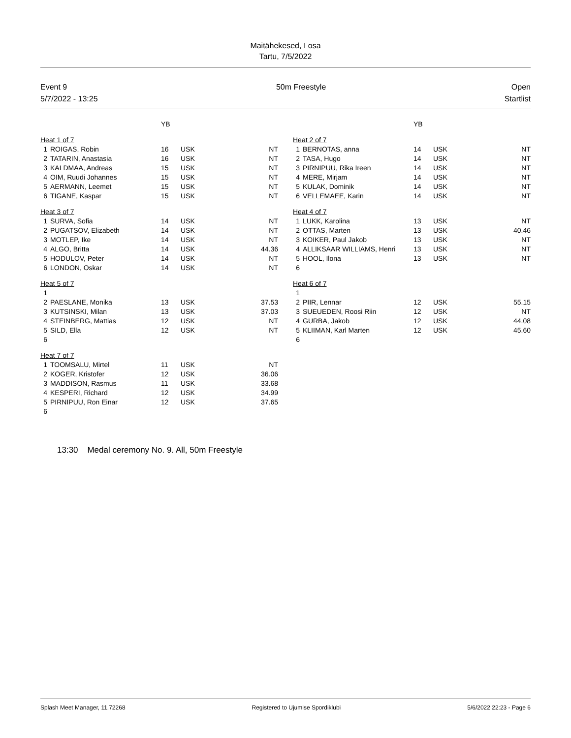Maitähekesed, I osa
Tartu, 7/5/2022
Event 9
5/7/2022 - 13:25
50m Freestyle Open
Startlist
| | | YB | | |
| Heat 1 of 7 | | | | |
| 1 | ROIGAS, Robin | 16 | USK | NT |
| 2 | TATARIN, Anastasia | 16 | USK | NT |
| 3 | KALDMAA, Andreas | 15 | USK | NT |
| 4 | OIM, Ruudi Johannes | 15 | USK | NT |
| 5 | AERMANN, Leemet | 15 | USK | NT |
| 6 | TIGANE, Kaspar | 15 | USK | NT |
| Heat 3 of 7 | | | | |
| 1 | SURVA, Sofia | 14 | USK | NT |
| 2 | PUGATSOV, Elizabeth | 14 | USK | NT |
| 3 | MOTLEP, Ike | 14 | USK | NT |
| 4 | ALGO, Britta | 14 | USK | 44.36 |
| 5 | HODULOV, Peter | 14 | USK | NT |
| 6 | LONDON, Oskar | 14 | USK | NT |
| Heat 5 of 7 | | | | |
| 1 | | | | |
| 2 | PAESLANE, Monika | 13 | USK | 37.53 |
| 3 | KUTSINSKI, Milan | 13 | USK | 37.03 |
| 4 | STEINBERG, Mattias | 12 | USK | NT |
| 5 | SILD, Ella | 12 | USK | NT |
| 6 | | | | |
| Heat 7 of 7 | | | | |
| 1 | TOOMSALU, Mirtel | 11 | USK | NT |
| 2 | KOGER, Kristofer | 12 | USK | 36.06 |
| 3 | MADDISON, Rasmus | 11 | USK | 33.68 |
| 4 | KESPERI, Richard | 12 | USK | 34.99 |
| 5 | PIRNIPUU, Ron Einar | 12 | USK | 37.65 |
| 6 | | | | |
| | | YB | | |
| Heat 2 of 7 | | | | |
| 1 | BERNOTAS, anna | 14 | USK | NT |
| 2 | TASA, Hugo | 14 | USK | NT |
| 3 | PIRNIPUU, Rika Ireen | 14 | USK | NT |
| 4 | MERE, Mirjam | 14 | USK | NT |
| 5 | KULAK, Dominik | 14 | USK | NT |
| 6 | VELLEMAEE, Karin | 14 | USK | NT |
| Heat 4 of 7 | | | | |
| 1 | LUKK, Karolina | 13 | USK | NT |
| 2 | OTTAS, Marten | 13 | USK | 40.46 |
| 3 | KOIKER, Paul Jakob | 13 | USK | NT |
| 4 | ALLIKSAAR WILLIAMS, Henri | 13 | USK | NT |
| 5 | HOOL, Ilona | 13 | USK | NT |
| 6 | | | | |
| Heat 6 of 7 | | | | |
| 1 | | | | |
| 2 | PIIR, Lennar | 12 | USK | 55.15 |
| 3 | SUEUEDEN, Roosi Riin | 12 | USK | NT |
| 4 | GURBA, Jakob | 12 | USK | 44.08 |
| 5 | KLIIMAN, Karl Marten | 12 | USK | 45.60 |
| 6 | | | | |
13:30 Medal ceremony No. 9. All, 50m Freestyle
Splash Meet Manager, 11.72268 Registered to Ujumise Spordiklubi 5/6/2022 22:23 - Page 6